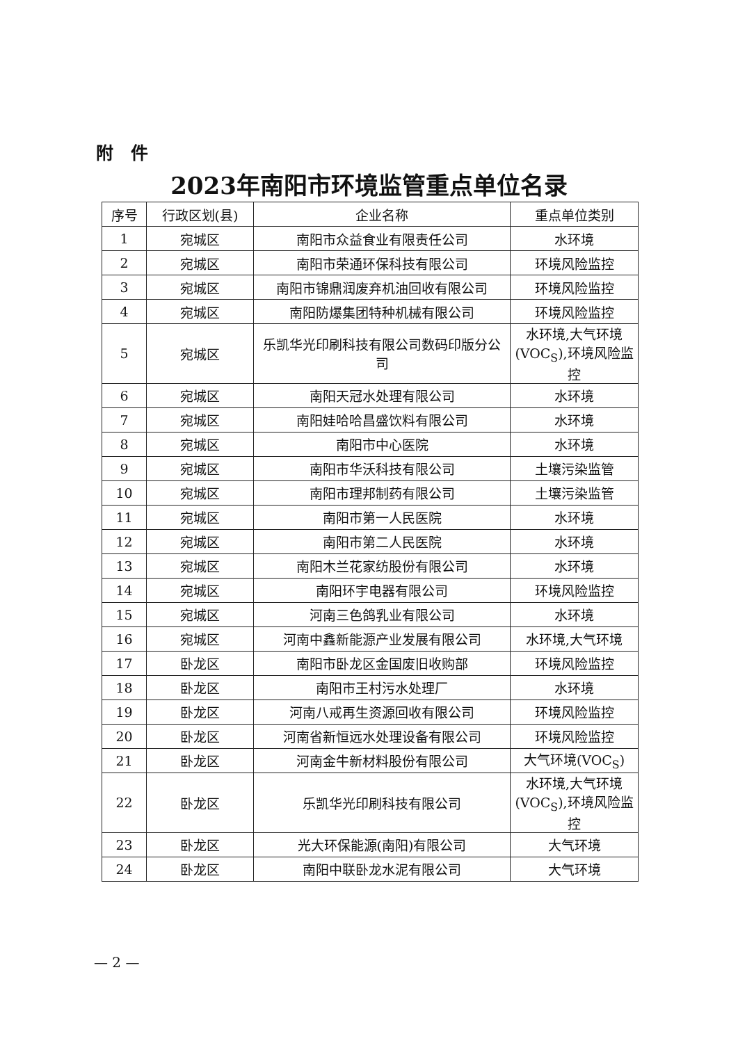附　件
2023年南阳市环境监管重点单位名录
| 序号 | 行政区划(县) | 企业名称 | 重点单位类别 |
| --- | --- | --- | --- |
| 1 | 宛城区 | 南阳市众益食业有限责任公司 | 水环境 |
| 2 | 宛城区 | 南阳市荣通环保科技有限公司 | 环境风险监控 |
| 3 | 宛城区 | 南阳市锦鼎润废弃机油回收有限公司 | 环境风险监控 |
| 4 | 宛城区 | 南阳防爆集团特种机械有限公司 | 环境风险监控 |
| 5 | 宛城区 | 乐凯华光印刷科技有限公司数码印版分公司 | 水环境,大气环境(VOC<sub>S</sub>),环境风险监控 |
| 6 | 宛城区 | 南阳天冠水处理有限公司 | 水环境 |
| 7 | 宛城区 | 南阳娃哈哈昌盛饮料有限公司 | 水环境 |
| 8 | 宛城区 | 南阳市中心医院 | 水环境 |
| 9 | 宛城区 | 南阳市华沃科技有限公司 | 土壤污染监管 |
| 10 | 宛城区 | 南阳市理邦制药有限公司 | 土壤污染监管 |
| 11 | 宛城区 | 南阳市第一人民医院 | 水环境 |
| 12 | 宛城区 | 南阳市第二人民医院 | 水环境 |
| 13 | 宛城区 | 南阳木兰花家纺股份有限公司 | 水环境 |
| 14 | 宛城区 | 南阳环宇电器有限公司 | 环境风险监控 |
| 15 | 宛城区 | 河南三色鸽乳业有限公司 | 水环境 |
| 16 | 宛城区 | 河南中鑫新能源产业发展有限公司 | 水环境,大气环境 |
| 17 | 卧龙区 | 南阳市卧龙区金国废旧收购部 | 环境风险监控 |
| 18 | 卧龙区 | 南阳市王村污水处理厂 | 水环境 |
| 19 | 卧龙区 | 河南八戒再生资源回收有限公司 | 环境风险监控 |
| 20 | 卧龙区 | 河南省新恒远水处理设备有限公司 | 环境风险监控 |
| 21 | 卧龙区 | 河南金牛新材料股份有限公司 | 大气环境(VOC<sub>S</sub>) |
| 22 | 卧龙区 | 乐凯华光印刷科技有限公司 | 水环境,大气环境(VOC<sub>S</sub>),环境风险监控 |
| 23 | 卧龙区 | 光大环保能源(南阳)有限公司 | 大气环境 |
| 24 | 卧龙区 | 南阳中联卧龙水泥有限公司 | 大气环境 |
— 2 —